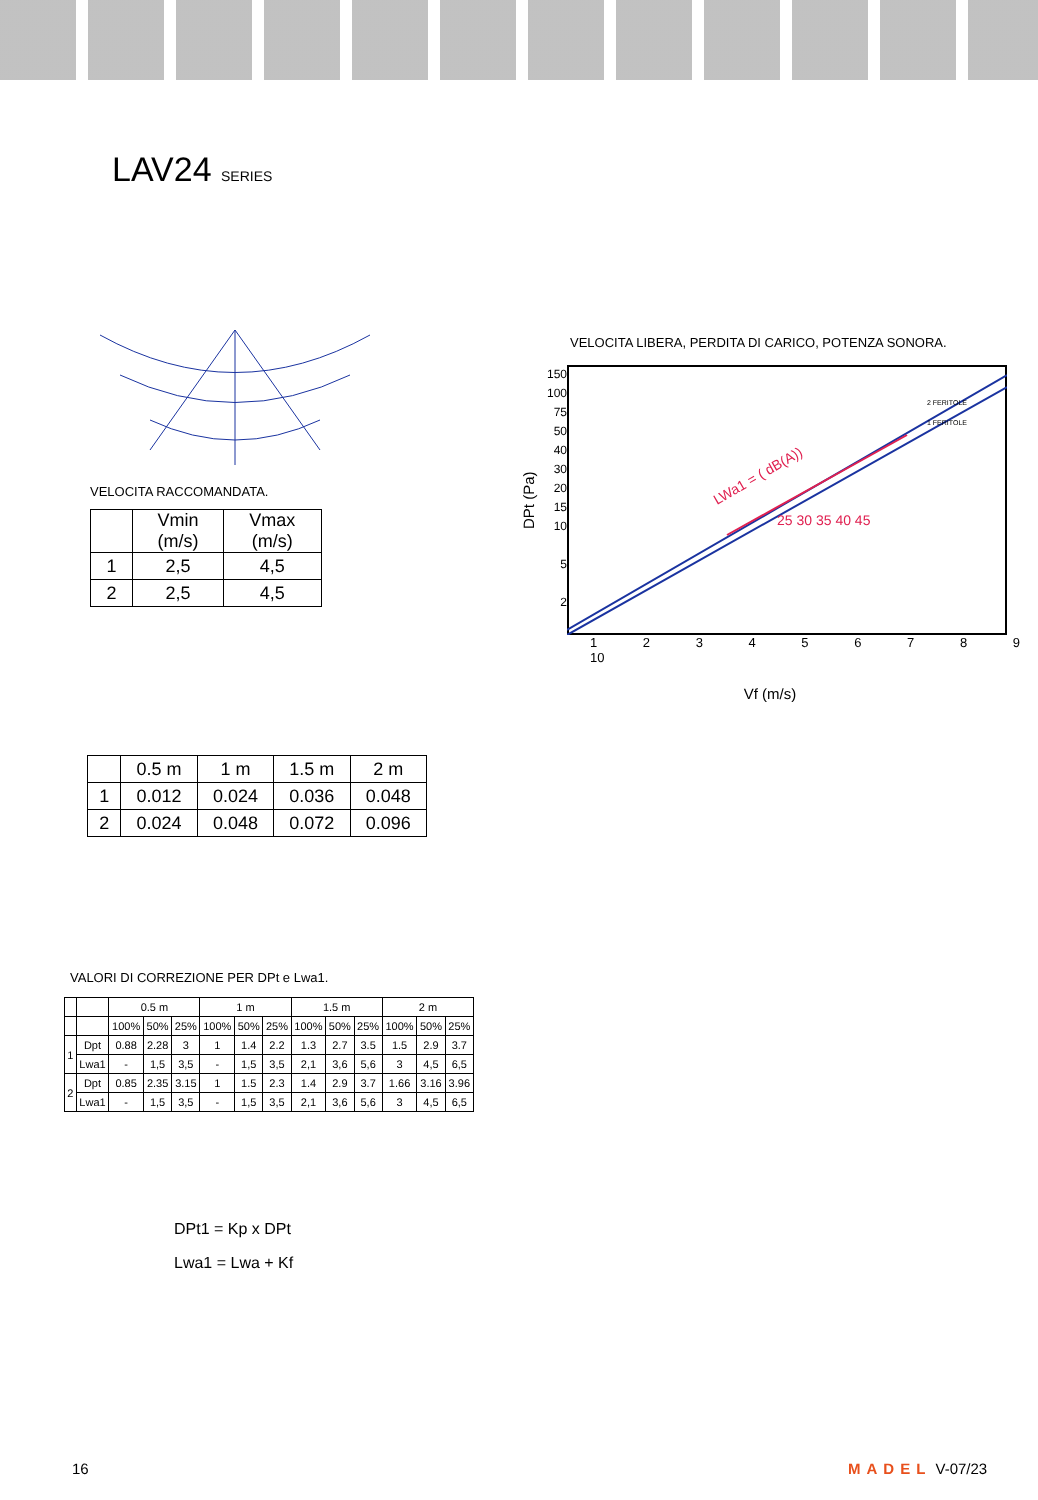LAV24 SERIES
VELOCITA RACCOMANDATA.
| | Vmin (m/s) | Vmax (m/s) |
| --- | --- | --- |
| 1 | 2,5 | 4,5 |
| 2 | 2,5 | 4,5 |
VELOCITA LIBERA, PERDITA DI CARICO, POTENZA SONORA.
DPt (Pa)
150
100
75
50
40
30
20
15
10
5
2
LWa1 = ( dB(A))
25 30 35 40 45
2 FERITOLE
1 FERITOLE
1 2 3 4 5 6 7 8 9 10
Vf (m/s)
| | 0.5 m | 1 m | 1.5 m | 2 m |
| --- | --- | --- | --- | --- |
| 1 | 0.012 | 0.024 | 0.036 | 0.048 |
| 2 | 0.024 | 0.048 | 0.072 | 0.096 |
VALORI DI CORREZIONE PER DPt e Lwa1.
| | | 0.5 m | | | 1 m | | | 1.5 m | | | 2 m | | |
| --- | --- | --- | --- | --- | --- | --- | --- | --- | --- | --- | --- | --- | --- |
| | | 100% | 50% | 25% | 100% | 50% | 25% | 100% | 50% | 25% | 100% | 50% | 25% |
| 1 | Dpt | 0.88 | 2.28 | 3 | 1 | 1.4 | 2.2 | 1.3 | 2.7 | 3.5 | 1.5 | 2.9 | 3.7 |
| | Lwa1 | - | 1,5 | 3,5 | - | 1,5 | 3,5 | 2,1 | 3,6 | 5,6 | 3 | 4,5 | 6,5 |
| 2 | Dpt | 0.85 | 2.35 | 3.15 | 1 | 1.5 | 2.3 | 1.4 | 2.9 | 3.7 | 1.66 | 3.16 | 3.96 |
| | Lwa1 | - | 1,5 | 3,5 | - | 1,5 | 3,5 | 2,1 | 3,6 | 5,6 | 3 | 4,5 | 6,5 |
DPt1 = Kp x DPt
Lwa1 = Lwa + Kf
16 MADEL V-07/23